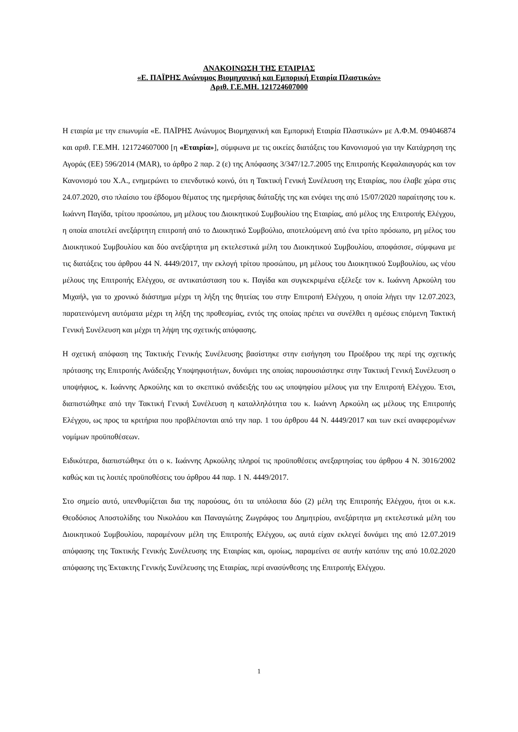ΑΝΑΚΟΙΝΩΣΗ ΤΗΣ ΕΤΑΙΡΙΑΣ
«Ε. ΠΑΪΡΗΣ Ανώνυμος Βιομηχανική και Εμπορική Εταιρία Πλαστικών»
Αριθ. Γ.Ε.ΜΗ. 121724607000
Η εταιρία με την επωνυμία «Ε. ΠΑΪΡΗΣ Ανώνυμος Βιομηχανική και Εμπορική Εταιρία Πλαστικών» με Α.Φ.Μ. 094046874 και αριθ. Γ.Ε.ΜΗ. 121724607000 [η «Εταιρία»], σύμφωνα με τις οικείες διατάξεις του Κανονισμού για την Κατάχρηση της Αγοράς (ΕΕ) 596/2014 (MAR), το άρθρο 2 παρ. 2 (ε) της Απόφασης 3/347/12.7.2005 της Επιτροπής Κεφαλαιαγοράς και τον Κανονισμό του Χ.Α., ενημερώνει το επενδυτικό κοινό, ότι η Τακτική Γενική Συνέλευση της Εταιρίας, που έλαβε χώρα στις 24.07.2020, στο πλαίσιο του έβδομου θέματος της ημερήσιας διάταξής της και ενόψει της από 15/07/2020 παραίτησης του κ. Ιωάννη Παγίδα, τρίτου προσώπου, μη μέλους του Διοικητικού Συμβουλίου της Εταιρίας, από μέλος της Επιτροπής Ελέγχου, η οποία αποτελεί ανεξάρτητη επιτροπή από το Διοικητικό Συμβούλιο, αποτελούμενη από ένα τρίτο πρόσωπο, μη μέλος του Διοικητικού Συμβουλίου και δύο ανεξάρτητα μη εκτελεστικά μέλη του Διοικητικού Συμβουλίου, αποφάσισε, σύμφωνα με τις διατάξεις του άρθρου 44 Ν. 4449/2017, την εκλογή τρίτου προσώπου, μη μέλους του Διοικητικού Συμβουλίου, ως νέου μέλους της Επιτροπής Ελέγχου, σε αντικατάσταση του κ. Παγίδα και συγκεκριμένα εξέλεξε τον κ. Ιωάννη Αρκούλη του Μιχαήλ, για το χρονικό διάστημα μέχρι τη λήξη της θητείας του στην Επιτροπή Ελέγχου, η οποία λήγει την 12.07.2023, παρατεινόμενη αυτόματα μέχρι τη λήξη της προθεσμίας, εντός της οποίας πρέπει να συνέλθει η αμέσως επόμενη Τακτική Γενική Συνέλευση και μέχρι τη λήψη της σχετικής απόφασης.
Η σχετική απόφαση της Τακτικής Γενικής Συνέλευσης βασίστηκε στην εισήγηση του Προέδρου της περί της σχετικής πρότασης της Επιτροπής Ανάδειξης Υποψηφιοτήτων, δυνάμει της οποίας παρουσιάστηκε στην Τακτική Γενική Συνέλευση ο υποψήφιος, κ. Ιωάννης Αρκούλης και το σκεπτικό ανάδειξής του ως υποψηφίου μέλους για την Επιτροπή Ελέγχου. Έτσι, διαπιστώθηκε από την Τακτική Γενική Συνέλευση η καταλληλότητα του κ. Ιωάννη Αρκούλη ως μέλους της Επιτροπής Ελέγχου, ως προς τα κριτήρια που προβλέπονται από την παρ. 1 του άρθρου 44 Ν. 4449/2017 και των εκεί αναφερομένων νομίμων προϋποθέσεων.
Ειδικότερα, διαπιστώθηκε ότι ο κ. Ιωάννης Αρκούλης πληροί τις προϋποθέσεις ανεξαρτησίας του άρθρου 4 Ν. 3016/2002 καθώς και τις λοιπές προϋποθέσεις του άρθρου 44 παρ. 1 Ν. 4449/2017.
Στο σημείο αυτό, υπενθυμίζεται δια της παρούσας, ότι τα υπόλοιπα δύο (2) μέλη της Επιτροπής Ελέγχου, ήτοι οι κ.κ. Θεοδόσιος Αποστολίδης του Νικολάου και Παναγιώτης Ζωγράφος του Δημητρίου, ανεξάρτητα μη εκτελεστικά μέλη του Διοικητικού Συμβουλίου, παραμένουν μέλη της Επιτροπής Ελέγχου, ως αυτά είχαν εκλεγεί δυνάμει της από 12.07.2019 απόφασης της Τακτικής Γενικής Συνέλευσης της Εταιρίας και, ομοίως, παραμείνει σε αυτήν κατόπιν της από 10.02.2020 απόφασης της Έκτακτης Γενικής Συνέλευσης της Εταιρίας, περί ανασύνθεσης της Επιτροπής Ελέγχου.
1